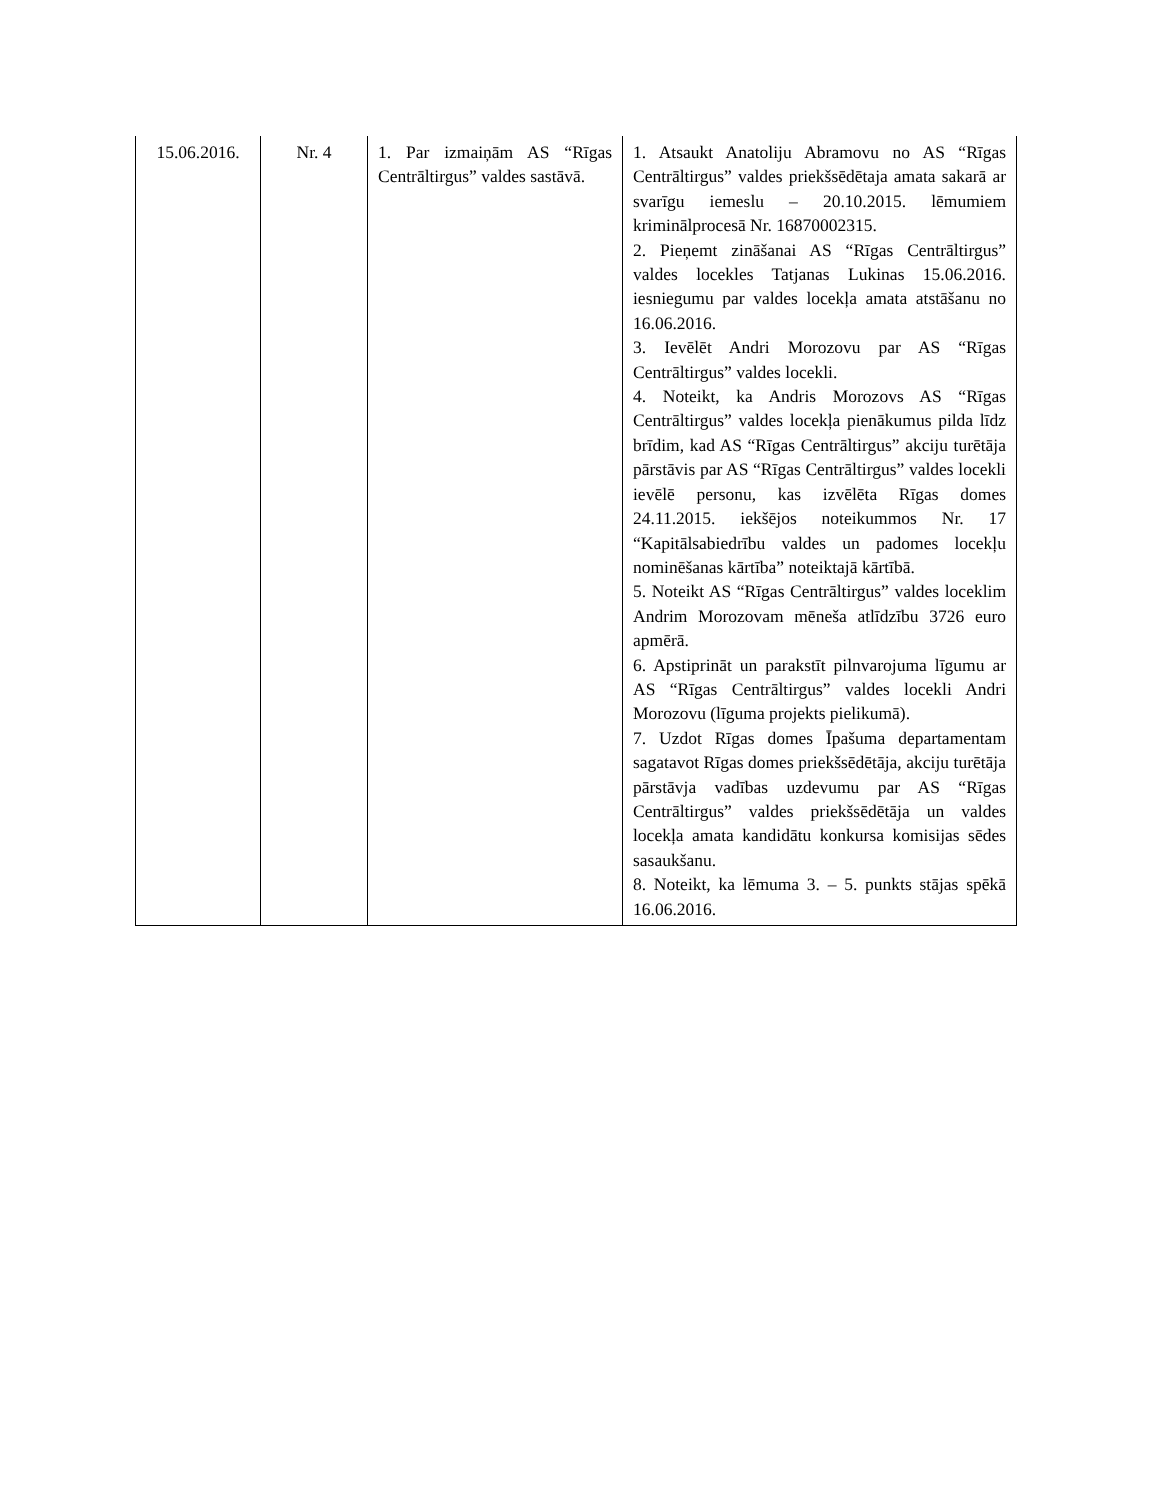| 15.06.2016. | Nr. 4 | 1. Par izmaiņām AS “Rīgas Centrāltirgus” valdes sastāvā. | 1. Atsaukt Anatoliju Abramovu no AS “Rīgas Centrāltirgus” valdes priekšsēdētaja amata sakarā ar svarīgu iemeslu – 20.10.2015. lēmumiem kriminālprocesā Nr. 16870002315. 2. Pieņemt zināšanai AS “Rīgas Centrāltirgus” valdes locekles Tatjanas Lukinas 15.06.2016. iesniegumu par valdes locekļa amata atstāšanu no 16.06.2016. 3. Ievēlēt Andri Morozovu par AS “Rīgas Centrāltirgus” valdes locekli. 4. Noteikt, ka Andris Morozovs AS “Rīgas Centrāltirgus” valdes locekļa pienākumus pilda līdz brīdim, kad AS “Rīgas Centrāltirgus” akciju turētāja pārstāvis par AS “Rīgas Centrāltirgus” valdes locekli ievēlē personu, kas izvēlēta Rīgas domes 24.11.2015. iekšējos noteikummos Nr. 17 “Kapitālsabiedrību valdes un padomes locekļu nominēšanas kārtība” noteiktajā kārtībā. 5. Noteikt AS “Rīgas Centrāltirgus” valdes loceklim Andrim Morozovam mēneša atlīdzību 3726 euro apmērā. 6. Apstiprināt un parakstīt pilnvarojuma līgumu ar AS “Rīgas Centrāltirgus” valdes locekli Andri Morozovu (līguma projekts pielikumā). 7. Uzdot Rīgas domes Īpašuma departamentam sagatavot Rīgas domes priekšsēdētāja, akciju turētāja pārstāvja vadības uzdevumu par AS “Rīgas Centrāltirgus” valdes priekšsēdētāja un valdes locekļa amata kandidātu konkursa komisijas sēdes sasaukšanu. 8. Noteikt, ka lēmuma 3. – 5. punkts stājas spēkā 16.06.2016. |